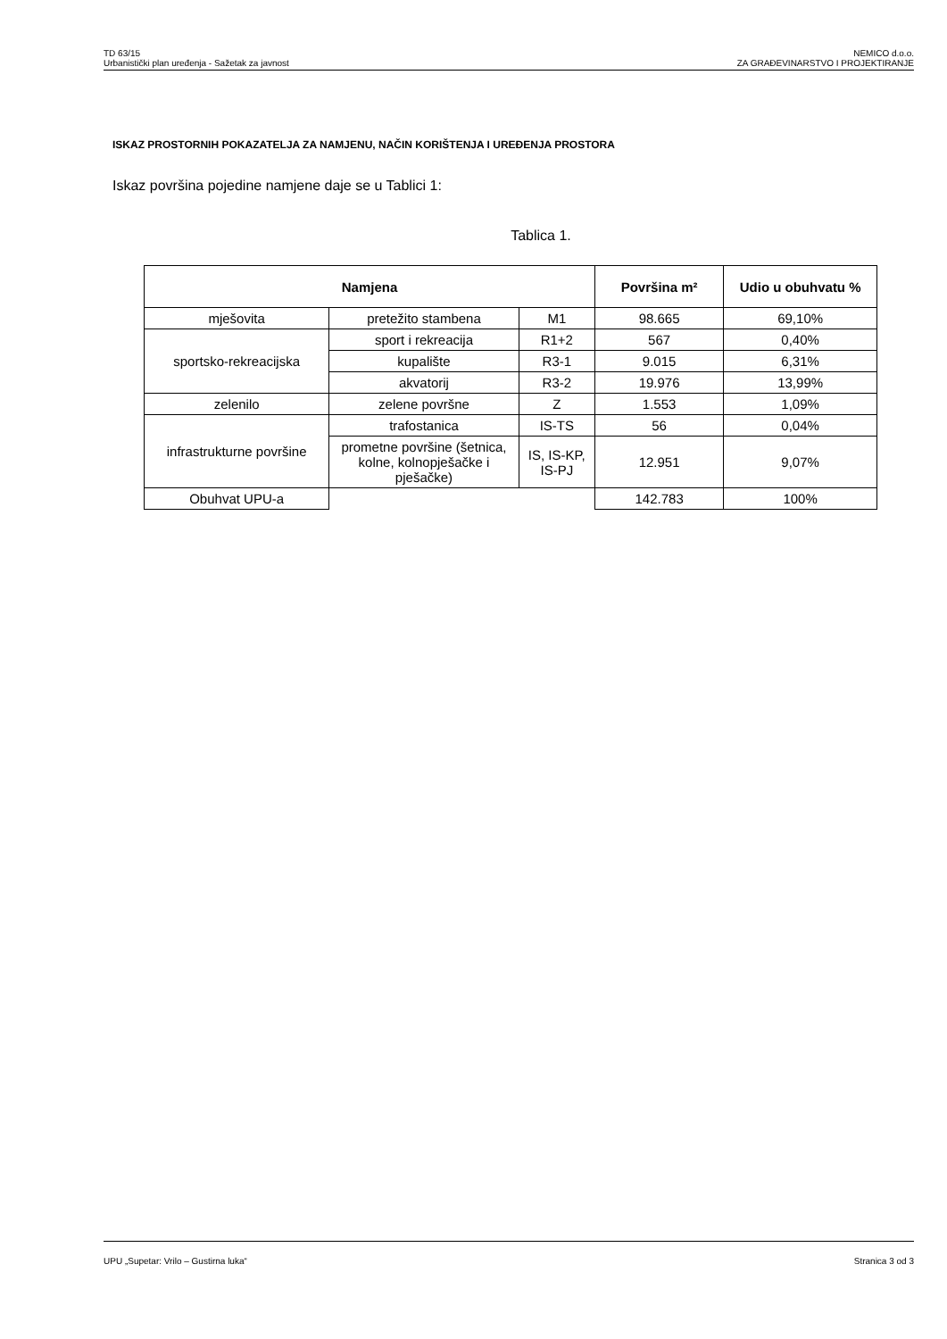TD 63/15
Urbanistički plan uređenja - Sažetak za javnost
NEMICO d.o.o.
ZA GRAĐEVINARSTVO I PROJEKTIRANJE
ISKAZ PROSTORNIH POKAZATELJA ZA NAMJENU, NAČIN KORIŠTENJA I UREĐENJA PROSTORA
Iskaz površina pojedine namjene daje se u Tablici 1:
Tablica 1.
| Namjena | | | Površina m² | Udio u obuhvatu % |
| --- | --- | --- | --- | --- |
| mješovita | pretežito stambena | M1 | 98.665 | 69,10% |
| sportsko-rekreacijska | sport i rekreacija | R1+2 | 567 | 0,40% |
| | kupalište | R3-1 | 9.015 | 6,31% |
| | akvatorij | R3-2 | 19.976 | 13,99% |
| zelenilo | zelene površne | Z | 1.553 | 1,09% |
| infrastrukturne površine | trafostanica | IS-TS | 56 | 0,04% |
| | prometne površine (šetnica, kolne, kolnopješačke i pješačke) | IS, IS-KP, IS-PJ | 12.951 | 9,07% |
| Obuhvat UPU-a | | | 142.783 | 100% |
UPU „Supetar: Vrilo – Gustirna luka“
Stranica 3 od 3